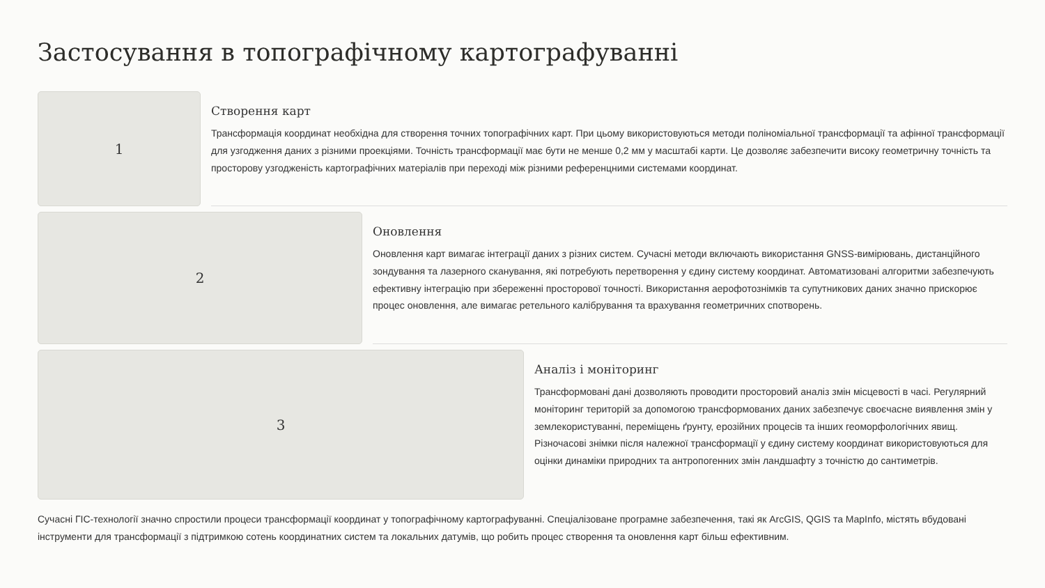Застосування в топографічному картографуванні
1
Створення карт
Трансформація координат необхідна для створення точних топографічних карт. При цьому використовуються методи поліноміальної трансформації та афінної трансформації для узгодження даних з різними проекціями. Точність трансформації має бути не менше 0,2 мм у масштабі карти. Це дозволяє забезпечити високу геометричну точність та просторову узгодженість картографічних матеріалів при переході між різними референцними системами координат.
2
Оновлення
Оновлення карт вимагає інтеграції даних з різних систем. Сучасні методи включають використання GNSS-вимірювань, дистанційного зондування та лазерного сканування, які потребують перетворення у єдину систему координат. Автоматизовані алгоритми забезпечують ефективну інтеграцію при збереженні просторової точності. Використання аерофотознімків та супутникових даних значно прискорює процес оновлення, але вимагає ретельного калібрування та врахування геометричних спотворень.
3
Аналіз і моніторинг
Трансформовані дані дозволяють проводити просторовий аналіз змін місцевості в часі. Регулярний моніторинг територій за допомогою трансформованих даних забезпечує своєчасне виявлення змін у землекористуванні, переміщень ґрунту, ерозійних процесів та інших геоморфологічних явищ. Різночасові знімки після належної трансформації у єдину систему координат використовуються для оцінки динаміки природних та антропогенних змін ландшафту з точністю до сантиметрів.
Сучасні ГІС-технології значно спростили процеси трансформації координат у топографічному картографуванні. Спеціалізоване програмне забезпечення, такі як ArcGIS, QGIS та MapInfo, містять вбудовані інструменти для трансформації з підтримкою сотень координатних систем та локальних датумів, що робить процес створення та оновлення карт більш ефективним.